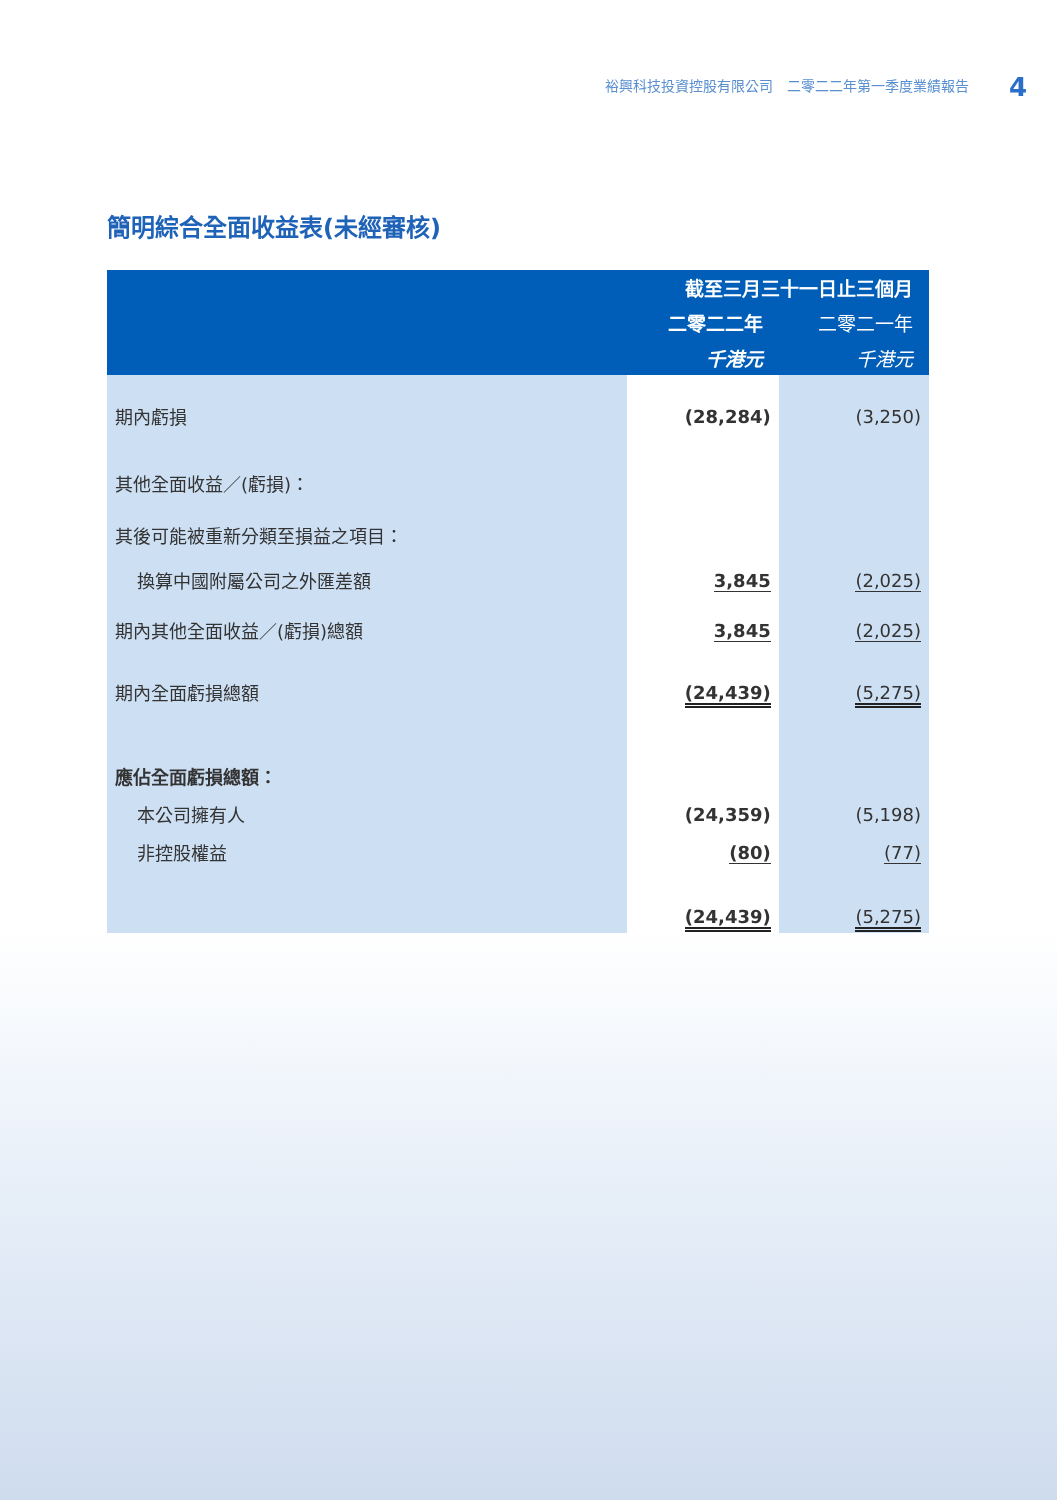裕興科技投資控股有限公司　二零二二年第一季度業績報告 4
簡明綜合全面收益表(未經審核)
| | 截至三月三十一日止三個月 | |
| --- | --- | --- |
| | 二零二二年 | 二零二一年 |
| | 千港元 | 千港元 |
| 期內虧損 | (28,284) | (3,250) |
| 其他全面收益／(虧損)： | | |
| 其後可能被重新分類至損益之項目： | | |
| 換算中國附屬公司之外匯差額 | 3,845 | (2,025) |
| 期內其他全面收益／(虧損)總額 | 3,845 | (2,025) |
| 期內全面虧損總額 | (24,439) | (5,275) |
| 應佔全面虧損總額： | | |
| 本公司擁有人 | (24,359) | (5,198) |
| 非控股權益 | (80) | (77) |
| | (24,439) | (5,275) |